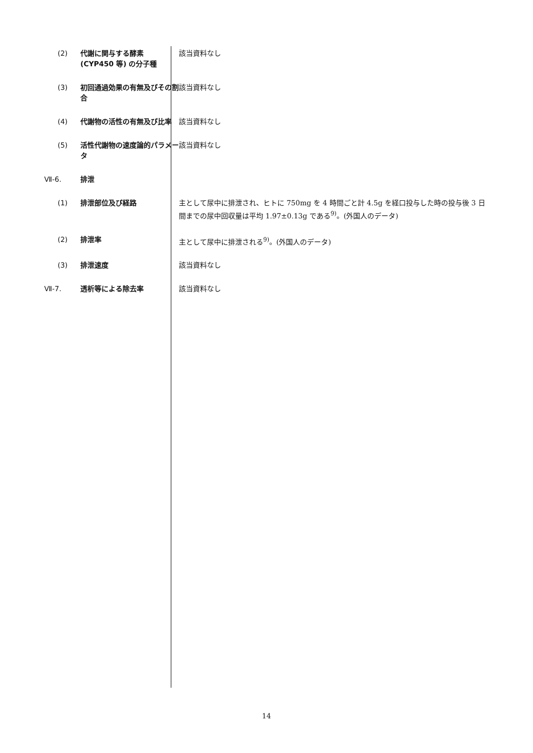(2) 代謝に関与する酵素 (CYP450 等) の分子種
該当資料なし
(3) 初回通過効果の有無及びその割合 該当資料なし
(4) 代謝物の活性の有無及び比率 該当資料なし
(5) 活性代謝物の速度論的パラメータ 該当資料なし
Ⅶ-6. 排泄
(1) 排泄部位及び経路 主として尿中に排泄され、ヒトに 750mg を 4 時間ごと計 4.5g を経口投与した時の投与後 3 日間までの尿中回収量は平均 1.97±0.13g である<sup>9)</sup>。(外国人のデータ)
(2) 排泄率 主として尿中に排泄される<sup>9)</sup>。(外国人のデータ)
(3) 排泄速度 該当資料なし
Ⅶ-7. 透析等による除去率 該当資料なし
14